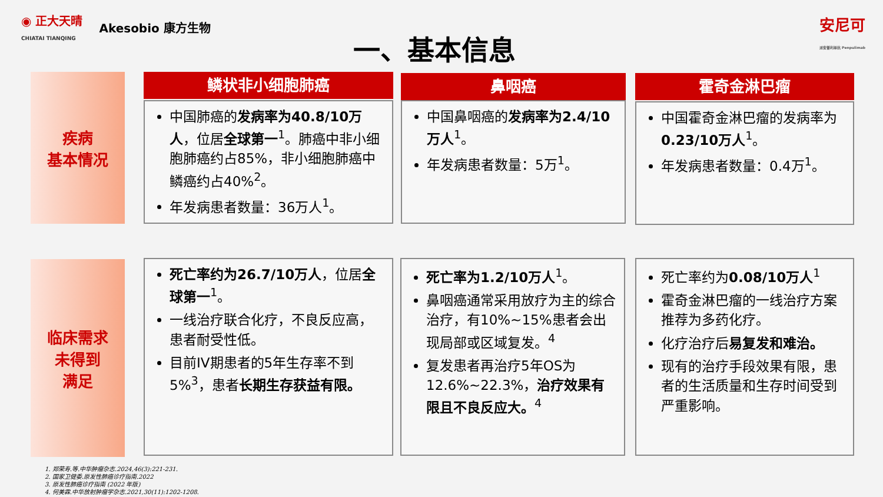◉ 正大天晴
CHIATAI TIANQING Akesobio 康方生物
安尼可
派安普利单抗 Penpulimab
一、基本信息
疾病
基本情况
临床需求
未得到
满足
鳞状非小细胞肺癌 鼻咽癌 霍奇金淋巴瘤
中国肺癌的发病率为40.8/10万人，位居全球第一<sup>1</sup>。肺癌中非小细胞肺癌约占85%，非小细胞肺癌中鳞癌约占40%<sup>2</sup>。
年发病患者数量：36万人<sup>1</sup>。
中国鼻咽癌的发病率为2.4/10万人<sup>1</sup>。
年发病患者数量：5万<sup>1</sup>。
中国霍奇金淋巴瘤的发病率为0.23/10万人<sup>1</sup>。
年发病患者数量：0.4万<sup>1</sup>。
死亡率约为26.7/10万人，位居全球第一<sup>1</sup>。
一线治疗联合化疗，不良反应高，患者耐受性低。
目前IV期患者的5年生存率不到5%<sup>3</sup>，患者长期生存获益有限。
死亡率为1.2/10万人<sup>1</sup>。
鼻咽癌通常采用放疗为主的综合治疗，有10%~15%患者会出现局部或区域复发。<sup>4</sup>
复发患者再治疗5年OS为12.6%~22.3%，治疗效果有限且不良反应大。<sup>4</sup>
死亡率约为0.08/10万人<sup>1</sup>
霍奇金淋巴瘤的一线治疗方案推荐为多药化疗。
化疗治疗后易复发和难治。
现有的治疗手段效果有限，患者的生活质量和生存时间受到严重影响。
1. 郑荣寿.等.中华肿瘤杂志.2024,46(3):221-231.
2. 国家卫健委.原发性肺癌诊疗指南.2022
3. 原发性肺癌诊疗指南 (2022 年版)
4. 何美霖.中华放射肿瘤学杂志.2021,30(11):1202-1208.